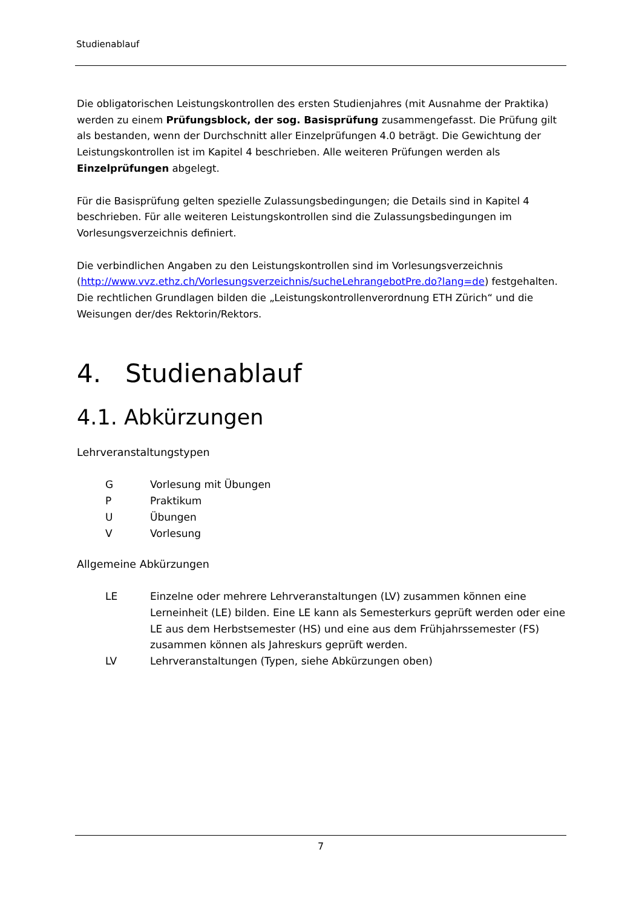Studienablauf
Die obligatorischen Leistungskontrollen des ersten Studienjahres (mit Ausnahme der Praktika) werden zu einem Prüfungsblock, der sog. Basisprüfung zusammengefasst. Die Prüfung gilt als bestanden, wenn der Durchschnitt aller Einzelprüfungen 4.0 beträgt. Die Gewichtung der Leistungskontrollen ist im Kapitel 4 beschrieben. Alle weiteren Prüfungen werden als Einzelprüfungen abgelegt.
Für die Basisprüfung gelten spezielle Zulassungsbedingungen; die Details sind in Kapitel 4 beschrieben. Für alle weiteren Leistungskontrollen sind die Zulassungsbedingungen im Vorlesungsverzeichnis definiert.
Die verbindlichen Angaben zu den Leistungskontrollen sind im Vorlesungsverzeichnis (http://www.vvz.ethz.ch/Vorlesungsverzeichnis/sucheLehrangebotPre.do?lang=de) festgehalten. Die rechtlichen Grundlagen bilden die „Leistungskontrollenverordnung ETH Zürich“ und die Weisungen der/des Rektorin/Rektors.
4. Studienablauf
4.1. Abkürzungen
Lehrveranstaltungstypen
| G | Vorlesung mit Übungen |
| P | Praktikum |
| U | Übungen |
| V | Vorlesung |
Allgemeine Abkürzungen
| LE | Einzelne oder mehrere Lehrveranstaltungen (LV) zusammen können eine Lerneinheit (LE) bilden. Eine LE kann als Semesterkurs geprüft werden oder eine LE aus dem Herbstsemester (HS) und eine aus dem Frühjahrssemester (FS) zusammen können als Jahreskurs geprüft werden. |
| LV | Lehrveranstaltungen (Typen, siehe Abkürzungen oben) |
7